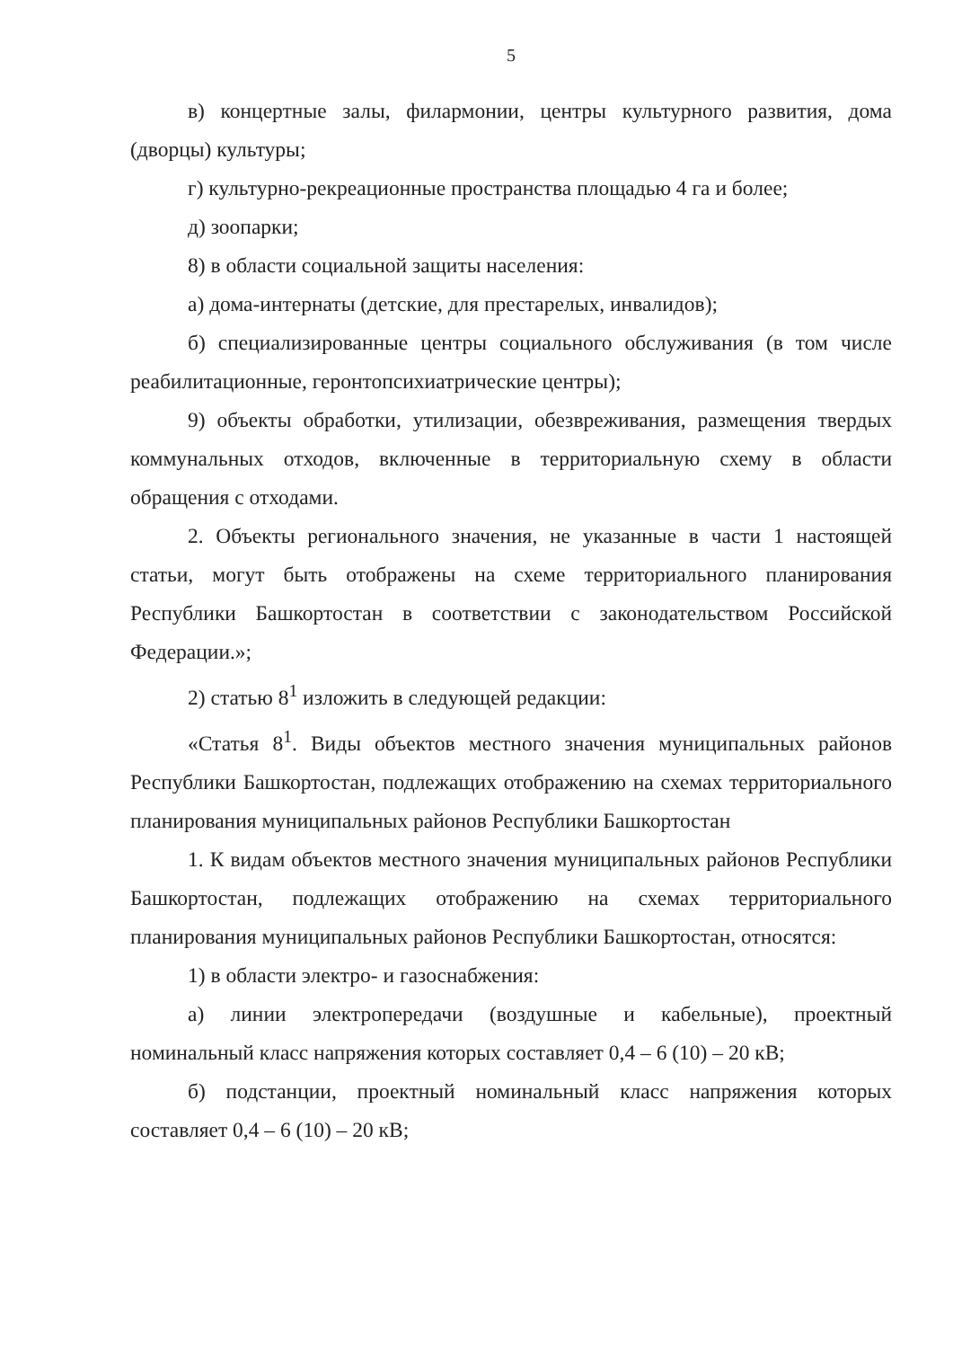5
в) концертные залы, филармонии, центры культурного развития, дома (дворцы) культуры;
г) культурно-рекреационные пространства площадью 4 га и более;
д) зоопарки;
8) в области социальной защиты населения:
а) дома-интернаты (детские, для престарелых, инвалидов);
б) специализированные центры социального обслуживания (в том числе реабилитационные, геронтопсихиатрические центры);
9) объекты обработки, утилизации, обезвреживания, размещения твердых коммунальных отходов, включенные в территориальную схему в области обращения с отходами.
2. Объекты регионального значения, не указанные в части 1 настоящей статьи, могут быть отображены на схеме территориального планирования Республики Башкортостан в соответствии с законодательством Российской Федерации.»;
2) статью 8<sup>1</sup> изложить в следующей редакции:
«Статья 8<sup>1</sup>. Виды объектов местного значения муниципальных районов Республики Башкортостан, подлежащих отображению на схемах территориального планирования муниципальных районов Республики Башкортостан
1. К видам объектов местного значения муниципальных районов Республики Башкортостан, подлежащих отображению на схемах территориального планирования муниципальных районов Республики Башкортостан, относятся:
1) в области электро- и газоснабжения:
а) линии электропередачи (воздушные и кабельные), проектный номинальный класс напряжения которых составляет 0,4 – 6 (10) – 20 кВ;
б) подстанции, проектный номинальный класс напряжения которых составляет 0,4 – 6 (10) – 20 кВ;